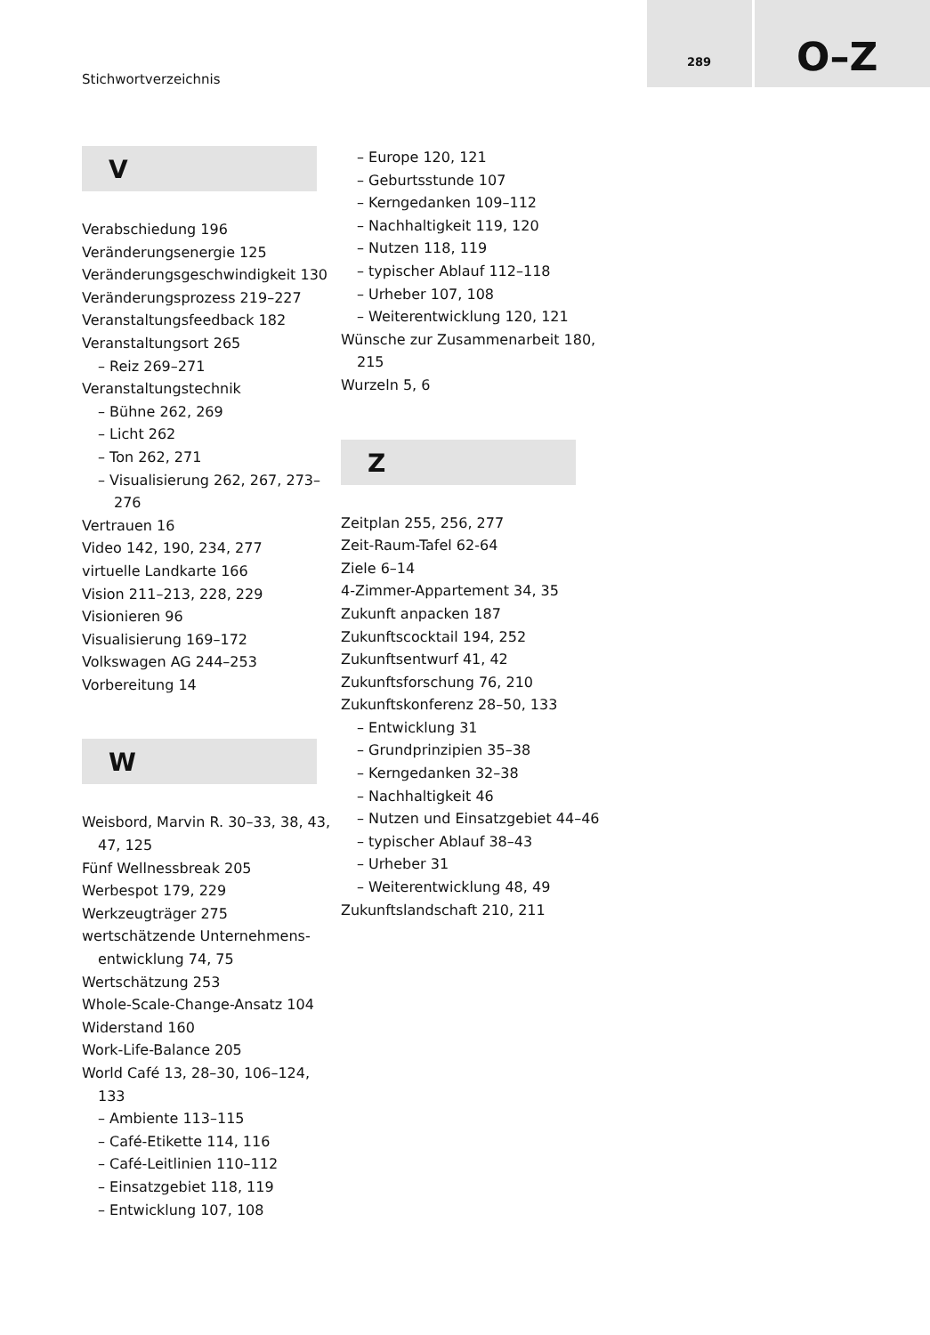Stichwortverzeichnis
289 O–Z
V
Verabschiedung 196
Veränderungsenergie 125
Veränderungsgeschwindigkeit 130
Veränderungsprozess 219–227
Veranstaltungsfeedback 182
Veranstaltungsort 265
– Reiz 269–271
Veranstaltungstechnik
– Bühne 262, 269
– Licht 262
– Ton 262, 271
– Visualisierung 262, 267, 273–276
Vertrauen 16
Video 142, 190, 234, 277
virtuelle Landkarte 166
Vision 211–213, 228, 229
Visionieren 96
Visualisierung 169–172
Volkswagen AG 244–253
Vorbereitung 14
W
Weisbord, Marvin R. 30–33, 38, 43, 47, 125
Fünf Wellnessbreak 205
Werbespot 179, 229
Werkzeugträger 275
wertschätzende Unternehmens-entwicklung 74, 75
Wertschätzung 253
Whole-Scale-Change-Ansatz 104
Widerstand 160
Work-Life-Balance 205
World Café 13, 28–30, 106–124, 133
– Ambiente 113–115
– Café-Etikette 114, 116
– Café-Leitlinien 110–112
– Einsatzgebiet 118, 119
– Entwicklung 107, 108
– Europe 120, 121
– Geburtsstunde 107
– Kerngedanken 109–112
– Nachhaltigkeit 119, 120
– Nutzen 118, 119
– typischer Ablauf 112–118
– Urheber 107, 108
– Weiterentwicklung 120, 121
Wünsche zur Zusammenarbeit 180, 215
Wurzeln 5, 6
Z
Zeitplan 255, 256, 277
Zeit-Raum-Tafel 62-64
Ziele 6–14
4-Zimmer-Appartement 34, 35
Zukunft anpacken 187
Zukunftscocktail 194, 252
Zukunftsentwurf 41, 42
Zukunftsforschung 76, 210
Zukunftskonferenz 28–50, 133
– Entwicklung 31
– Grundprinzipien 35–38
– Kerngedanken 32–38
– Nachhaltigkeit 46
– Nutzen und Einsatzgebiet 44–46
– typischer Ablauf 38–43
– Urheber 31
– Weiterentwicklung 48, 49
Zukunftslandschaft 210, 211